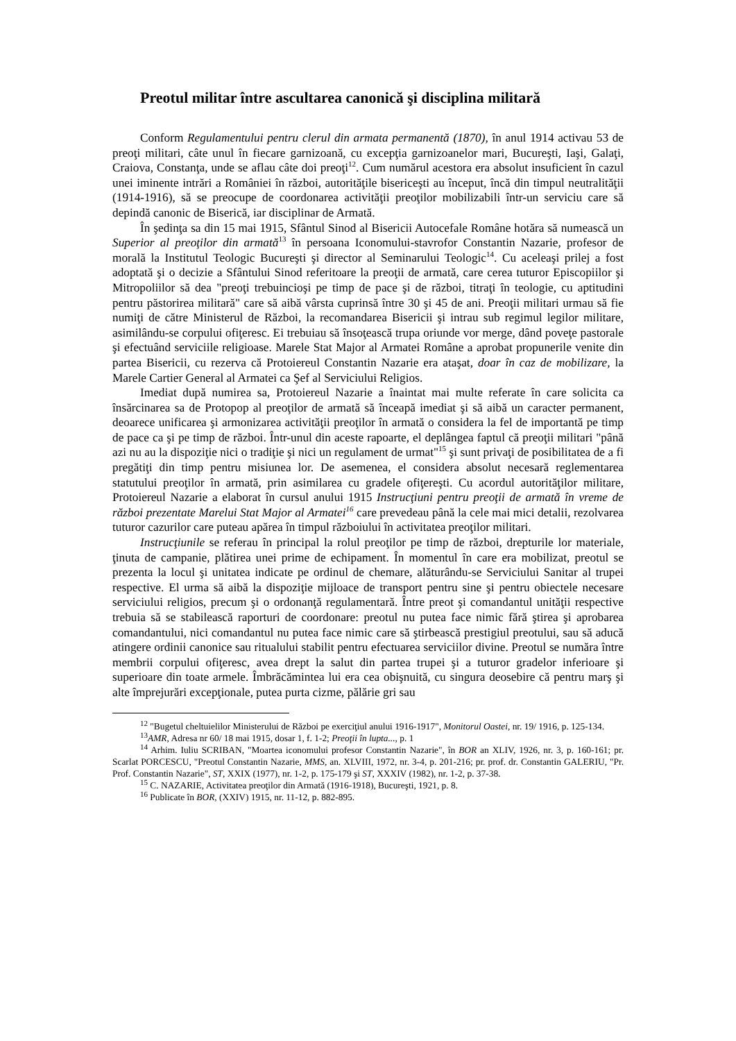Preotul militar între ascultarea canonică şi disciplina militară
Conform Regulamentului pentru clerul din armata permanentă (1870), în anul 1914 activau 53 de preoţi militari, câte unul în fiecare garnizoană, cu excepţia garnizoanelor mari, Bucureşti, Iaşi, Galaţi, Craiova, Constanţa, unde se aflau câte doi preoţi<sup>12</sup>. Cum numărul acestora era absolut insuficient în cazul unei iminente intrări a României în război, autorităţile bisericeşti au început, încă din timpul neutralităţii (1914-1916), să se preocupe de coordonarea activităţii preoţilor mobilizabili într-un serviciu care să depindă canonic de Biserică, iar disciplinar de Armată.
În şedinţa sa din 15 mai 1915, Sfântul Sinod al Bisericii Autocefale Române hotăra să numească un Superior al preoţilor din armată<sup>13</sup> în persoana Iconomului-stavrofor Constantin Nazarie, profesor de morală la Institutul Teologic Bucureşti şi director al Seminarului Teologic<sup>14</sup>. Cu aceleaşi prilej a fost adoptată şi o decizie a Sfântului Sinod referitoare la preoţii de armată, care cerea tuturor Episcopiilor şi Mitropoliilor să dea "preoţi trebuincioşi pe timp de pace şi de război, titraţi în teologie, cu aptitudini pentru păstorirea militară" care să aibă vârsta cuprinsă între 30 şi 45 de ani. Preoţii militari urmau să fie numiţi de către Ministerul de Război, la recomandarea Bisericii şi intrau sub regimul legilor militare, asimilându-se corpului ofiţeresc. Ei trebuiau să însoţească trupa oriunde vor merge, dând poveţe pastorale şi efectuând serviciile religioase. Marele Stat Major al Armatei Române a aprobat propunerile venite din partea Bisericii, cu rezerva că Protoiereul Constantin Nazarie era ataşat, doar în caz de mobilizare, la Marele Cartier General al Armatei ca Şef al Serviciului Religios.
Imediat după numirea sa, Protoiereul Nazarie a înaintat mai multe referate în care solicita ca însărcinarea sa de Protopop al preoţilor de armată să înceapă imediat şi să aibă un caracter permanent, deoarece unificarea şi armonizarea activităţii preoţilor în armată o considera la fel de importantă pe timp de pace ca şi pe timp de război. Într-unul din aceste rapoarte, el deplângea faptul că preoţii militari "până azi nu au la dispoziţie nici o tradiţie şi nici un regulament de urmat"<sup>15</sup> şi sunt privaţi de posibilitatea de a fi pregătiţi din timp pentru misiunea lor. De asemenea, el considera absolut necesară reglementarea statutului preoţilor în armată, prin asimilarea cu gradele ofiţereşti. Cu acordul autorităţilor militare, Protoiereul Nazarie a elaborat în cursul anului 1915 Instrucţiuni pentru preoţii de armată în vreme de război prezentate Marelui Stat Major al Armatei<sup>16</sup> care prevedeau până la cele mai mici detalii, rezolvarea tuturor cazurilor care puteau apărea în timpul războiului în activitatea preoţilor militari.
Instrucţiunile se referau în principal la rolul preoţilor pe timp de război, drepturile lor materiale, ţinuta de campanie, plătirea unei prime de echipament. În momentul în care era mobilizat, preotul se prezenta la locul şi unitatea indicate pe ordinul de chemare, alăturându-se Serviciului Sanitar al trupei respective. El urma să aibă la dispoziţie mijloace de transport pentru sine şi pentru obiectele necesare serviciului religios, precum şi o ordonanţă regulamentară. Între preot şi comandantul unităţii respective trebuia să se stabilească raporturi de coordonare: preotul nu putea face nimic fără ştirea şi aprobarea comandantului, nici comandantul nu putea face nimic care să ştirbească prestigiul preotului, sau să aducă atingere ordinii canonice sau ritualului stabilit pentru efectuarea serviciilor divine. Preotul se număra între membrii corpului ofiţeresc, avea drept la salut din partea trupei şi a tuturor gradelor inferioare şi superioare din toate armele. Îmbrăcămintea lui era cea obişnuită, cu singura deosebire că pentru marş şi alte împrejurări excepţionale, putea purta cizme, pălărie gri sau
<sup>12</sup> "Bugetul cheltuielilor Ministerului de Război pe exerciţiul anului 1916-1917", Monitorul Oastei, nr. 19/ 1916, p. 125-134.
<sup>13</sup> AMR, Adresa nr 60/ 18 mai 1915, dosar 1, f. 1-2; Preoţii în lupta..., p. 1
<sup>14</sup> Arhim. Iuliu SCRIBAN, "Moartea iconomului profesor Constantin Nazarie", în BOR an XLIV, 1926, nr. 3, p. 160-161; pr. Scarlat PORCESCU, "Preotul Constantin Nazarie, MMS, an. XLVIII, 1972, nr. 3-4, p. 201-216; pr. prof. dr. Constantin GALERIU, "Pr. Prof. Constantin Nazarie", ST, XXIX (1977), nr. 1-2, p. 175-179 şi ST, XXXIV (1982), nr. 1-2, p. 37-38.
<sup>15</sup> C. NAZARIE, Activitatea preoţilor din Armată (1916-1918), Bucureşti, 1921, p. 8.
<sup>16</sup> Publicate în BOR, (XXIV) 1915, nr. 11-12, p. 882-895.